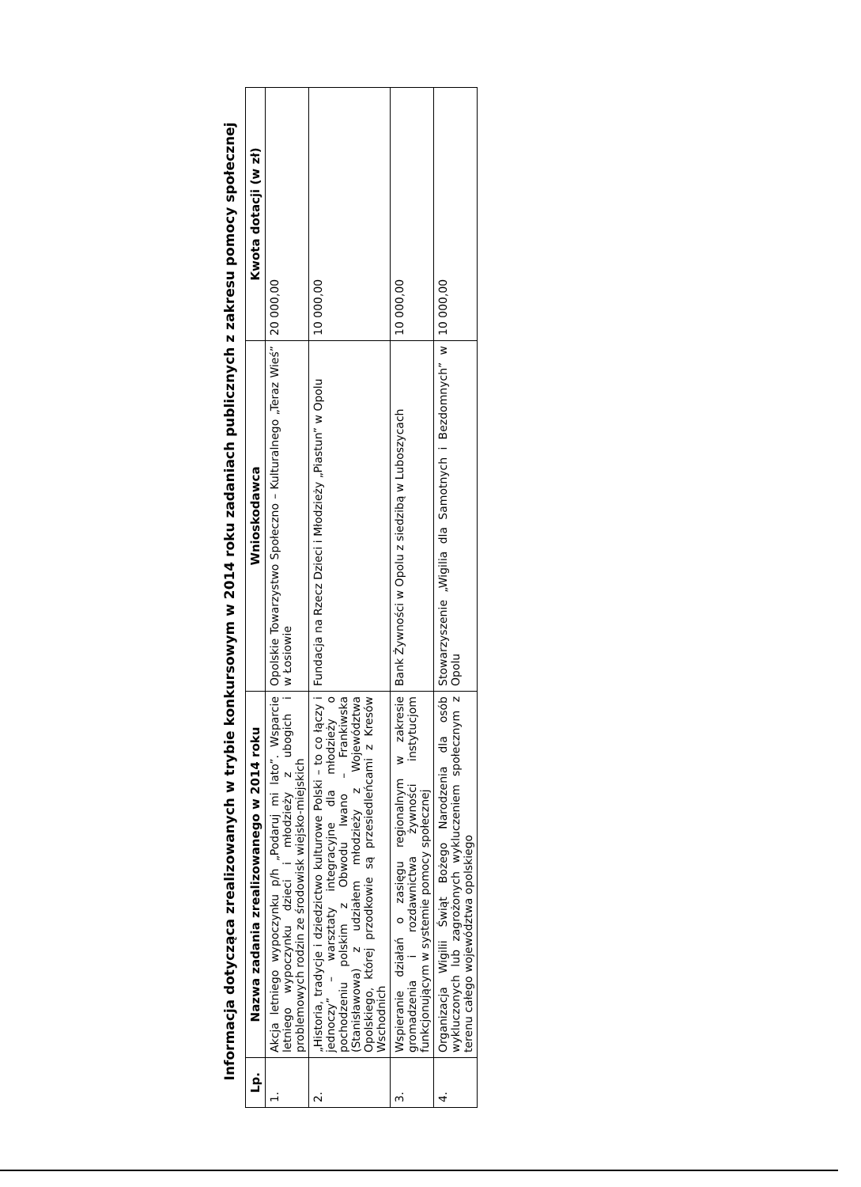Informacja dotycząca zrealizowanych w trybie konkursowym w 2014 roku zadaniach publicznych z zakresu pomocy społecznej
| Lp. | Nazwa zadania zrealizowanego w 2014 roku | Wnioskodawca | Kwota dotacji (w zł) |
| --- | --- | --- | --- |
| 1. | Akcja letniego wypoczynku p/h „Podaruj mi lato”. Wsparcie letniego wypoczynku dzieci i młodzieży z ubogich i problemowych rodzin ze środowisk wiejsko-miejskich | Opolskie Towarzystwo Społeczno – Kulturalnego „Teraz Wieś” w Łosiowie | 20 000,00 |
| 2. | „Historia, tradycje i dziedzictwo kulturowe Polski – to co łączy i jednoczy” – warsztaty integracyjne dla młodzieży o pochodzeniu polskim z Obwodu Iwano – Frankiwska (Stanisławowa) z udziałem młodzieży z Województwa Opolskiego, której przodkowie są przesiedleńcami z Kresów Wschodnich | Fundacja na Rzecz Dzieci i Młodzieży „Piastun” w Opolu | 10 000,00 |
| 3. | Wspieranie działań o zasięgu regionalnym w zakresie gromadzenia i rozdawnictwa żywności instytucjom funkcjonującym w systemie pomocy społecznej | Bank Żywności w Opolu z siedzibą w Luboszycach | 10 000,00 |
| 4. | Organizacja Wigilii Świąt Bożego Narodzenia dla osób wykluczonych lub zagrożonych wykluczeniem społecznym z terenu całego województwa opolskiego | Stowarzyszenie „Wigilia dla Samotnych i Bezdomnych” w Opolu | 10 000,00 |